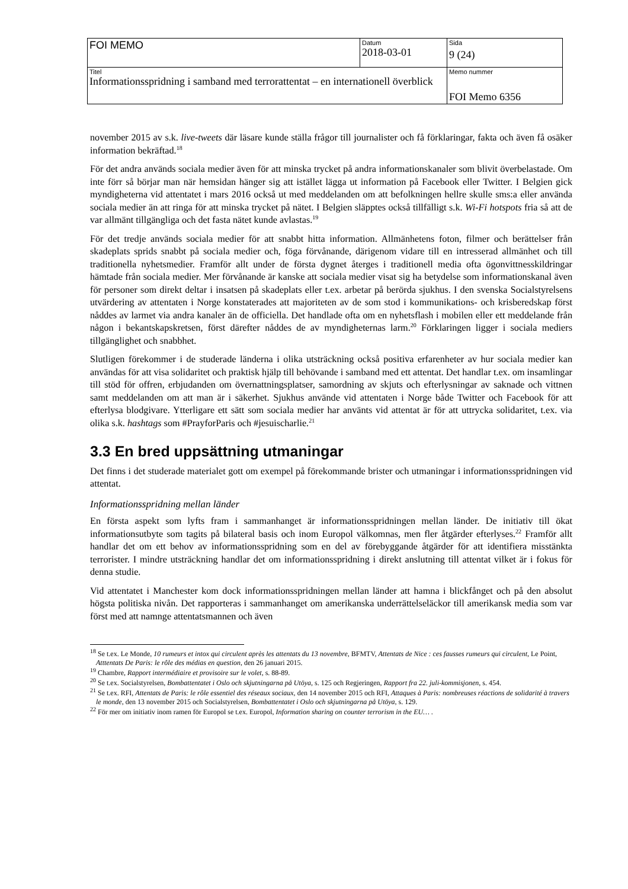| FOI MEMO | Datum 2018-03-01 | Sida 9 (24) |
| Titel Informationsspridning i samband med terrorattentat – en internationell överblick | | Memo nummer FOI Memo 6356 |
november 2015 av s.k. live-tweets där läsare kunde ställa frågor till journalister och få förklaringar, fakta och även få osäker information bekräftad.<sup>18</sup>
För det andra används sociala medier även för att minska trycket på andra informationskanaler som blivit överbelastade. Om inte förr så börjar man när hemsidan hänger sig att istället lägga ut information på Facebook eller Twitter. I Belgien gick myndigheterna vid attentatet i mars 2016 också ut med meddelanden om att befolkningen hellre skulle sms:a eller använda sociala medier än att ringa för att minska trycket på nätet. I Belgien släpptes också tillfälligt s.k. Wi-Fi hotspots fria så att de var allmänt tillgängliga och det fasta nätet kunde avlastas.<sup>19</sup>
För det tredje används sociala medier för att snabbt hitta information. Allmänhetens foton, filmer och berättelser från skadeplats sprids snabbt på sociala medier och, föga förvånande, därigenom vidare till en intresserad allmänhet och till traditionella nyhetsmedier. Framför allt under de första dygnet återges i traditionell media ofta ögonvittnesskildringar hämtade från sociala medier. Mer förvånande är kanske att sociala medier visat sig ha betydelse som informationskanal även för personer som direkt deltar i insatsen på skadeplats eller t.ex. arbetar på berörda sjukhus. I den svenska Socialstyrelsens utvärdering av attentaten i Norge konstaterades att majoriteten av de som stod i kommunikations- och krisberedskap först nåddes av larmet via andra kanaler än de officiella. Det handlade ofta om en nyhetsflash i mobilen eller ett meddelande från någon i bekantskapskretsen, först därefter nåddes de av myndigheternas larm.<sup>20</sup> Förklaringen ligger i sociala mediers tillgänglighet och snabbhet.
Slutligen förekommer i de studerade länderna i olika utsträckning också positiva erfarenheter av hur sociala medier kan användas för att visa solidaritet och praktisk hjälp till behövande i samband med ett attentat. Det handlar t.ex. om insamlingar till stöd för offren, erbjudanden om övernattningsplatser, samordning av skjuts och efterlysningar av saknade och vittnen samt meddelanden om att man är i säkerhet. Sjukhus använde vid attentaten i Norge både Twitter och Facebook för att efterlysa blodgivare. Ytterligare ett sätt som sociala medier har använts vid attentat är för att uttrycka solidaritet, t.ex. via olika s.k. hashtags som #PrayforParis och #jesuischarlie.<sup>21</sup>
3.3 En bred uppsättning utmaningar
Det finns i det studerade materialet gott om exempel på förekommande brister och utmaningar i informationsspridningen vid attentat.
Informationsspridning mellan länder
En första aspekt som lyfts fram i sammanhanget är informationsspridningen mellan länder. De initiativ till ökat informationsutbyte som tagits på bilateral basis och inom Europol välkomnas, men fler åtgärder efterlyses.<sup>22</sup> Framför allt handlar det om ett behov av informationsspridning som en del av förebyggande åtgärder för att identifiera misstänkta terrorister. I mindre utsträckning handlar det om informationsspridning i direkt anslutning till attentat vilket är i fokus för denna studie.
Vid attentatet i Manchester kom dock informationsspridningen mellan länder att hamna i blickfånget och på den absolut högsta politiska nivån. Det rapporteras i sammanhanget om amerikanska underrättelseläckor till amerikansk media som var först med att namnge attentatsmannen och även
<sup>18</sup> Se t.ex. Le Monde, 10 rumeurs et intox qui circulent après les attentats du 13 novembre, BFMTV, Attentats de Nice : ces fausses rumeurs qui circulent, Le Point, Atttentats De Paris: le rôle des médias en question, den 26 januari 2015.
<sup>19</sup> Chambre, Rapport intermédiaire et provisoire sur le volet, s. 88-89.
<sup>20</sup> Se t.ex. Socialstyrelsen, Bombattentatet i Oslo och skjutningarna på Utöya, s. 125 och Regjeringen, Rapport fra 22. juli-kommisjonen, s. 454.
<sup>21</sup> Se t.ex. RFI, Attentats de Paris: le rôle essentiel des réseaux sociaux, den 14 november 2015 och RFI, Attaques à Paris: nombreuses réactions de solidarité à travers le monde, den 13 november 2015 och Socialstyrelsen, Bombattentatet i Oslo och skjutningarna på Utöya, s. 129.
<sup>22</sup> För mer om initiativ inom ramen för Europol se t.ex. Europol, Information sharing on counter terrorism in the EU… .